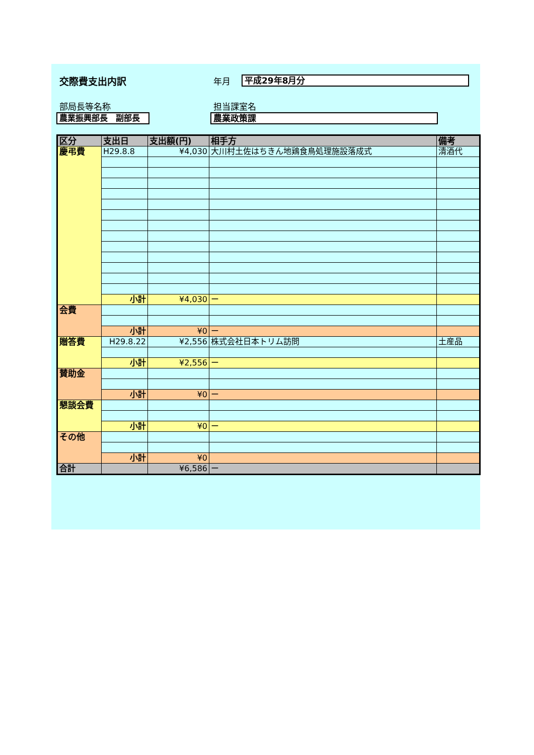交際費支出内訳 年月
平成29年8月分
部局長等名称
農業振興部長　副部長
担当課室名
農業政策課
| 区分 | 支出日 | 支出額(円) | 相手方 | 備考 |
| --- | --- | --- | --- | --- |
| 慶弔費 | H29.8.8 | ¥4,030 | 大川村土佐はちきん地鶏食鳥処理施設落成式 | 清酒代 |
| | 小計 | ¥4,030 | ー | |
| 会費 | | | | |
| | 小計 | ¥0 | ー | |
| 贈答費 | H29.8.22 | ¥2,556 | 株式会社日本トリム訪問 | 土産品 |
| | 小計 | ¥2,556 | ー | |
| 賛助金 | | | | |
| | 小計 | ¥0 | ー | |
| 懇談会費 | | | | |
| | 小計 | ¥0 | ー | |
| その他 | | | | |
| | 小計 | ¥0 | | |
| 合計 | | ¥6,586 | ー | |